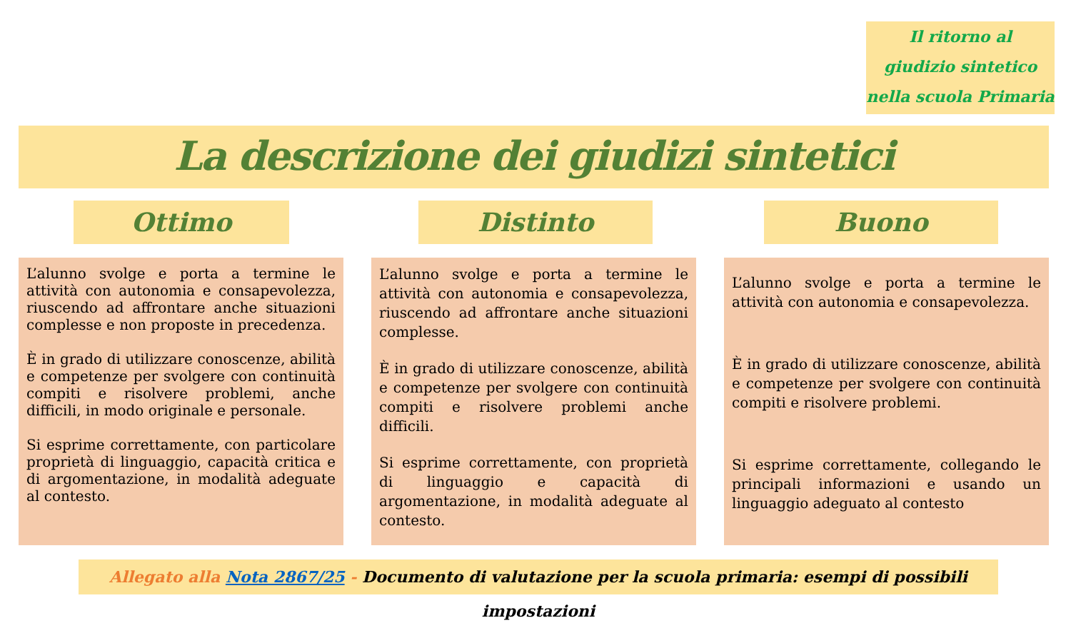Il ritorno al
giudizio sintetico
nella scuola Primaria
La descrizione dei giudizi sintetici
Ottimo Distinto Buono
L’alunno svolge e porta a termine le attività con autonomia e consapevolezza, riuscendo ad affrontare anche situazioni complesse e non proposte in precedenza.
È in grado di utilizzare conoscenze, abilità e competenze per svolgere con continuità compiti e risolvere problemi, anche difficili, in modo originale e personale.
Si esprime correttamente, con particolare proprietà di linguaggio, capacità critica e di argomentazione, in modalità adeguate al contesto.
L’alunno svolge e porta a termine le attività con autonomia e consapevolezza, riuscendo ad affrontare anche situazioni complesse.
È in grado di utilizzare conoscenze, abilità e competenze per svolgere con continuità compiti e risolvere problemi anche difficili.
Si esprime correttamente, con proprietà di linguaggio e capacità di argomentazione, in modalità adeguate al contesto.
L’alunno svolge e porta a termine le attività con autonomia e consapevolezza.
È in grado di utilizzare conoscenze, abilità e competenze per svolgere con continuità compiti e risolvere problemi.
Si esprime correttamente, collegando le principali informazioni e usando un linguaggio adeguato al contesto
Allegato alla Nota 2867/25 - Documento di valutazione per la scuola primaria: esempi di possibili impostazioni